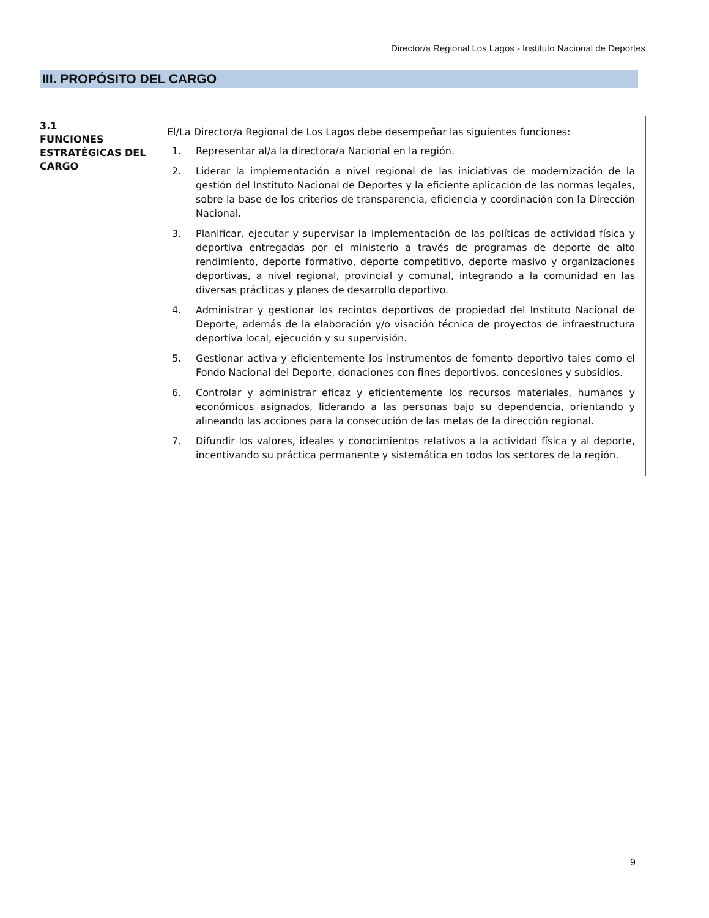Director/a Regional Los Lagos - Instituto Nacional de Deportes
III. PROPÓSITO DEL CARGO
3.1
FUNCIONES ESTRATÉGICAS DEL CARGO
El/La Director/a Regional de Los Lagos debe desempeñar las siguientes funciones:
1. Representar al/a la directora/a Nacional en la región.
2. Liderar la implementación a nivel regional de las iniciativas de modernización de la gestión del Instituto Nacional de Deportes y la eficiente aplicación de las normas legales, sobre la base de los criterios de transparencia, eficiencia y coordinación con la Dirección Nacional.
3. Planificar, ejecutar y supervisar la implementación de las políticas de actividad física y deportiva entregadas por el ministerio a través de programas de deporte de alto rendimiento, deporte formativo, deporte competitivo, deporte masivo y organizaciones deportivas, a nivel regional, provincial y comunal, integrando a la comunidad en las diversas prácticas y planes de desarrollo deportivo.
4. Administrar y gestionar los recintos deportivos de propiedad del Instituto Nacional de Deporte, además de la elaboración y/o visación técnica de proyectos de infraestructura deportiva local, ejecución y su supervisión.
5. Gestionar activa y eficientemente los instrumentos de fomento deportivo tales como el Fondo Nacional del Deporte, donaciones con fines deportivos, concesiones y subsidios.
6. Controlar y administrar eficaz y eficientemente los recursos materiales, humanos y económicos asignados, liderando a las personas bajo su dependencia, orientando y alineando las acciones para la consecución de las metas de la dirección regional.
7. Difundir los valores, ideales y conocimientos relativos a la actividad física y al deporte, incentivando su práctica permanente y sistemática en todos los sectores de la región.
9